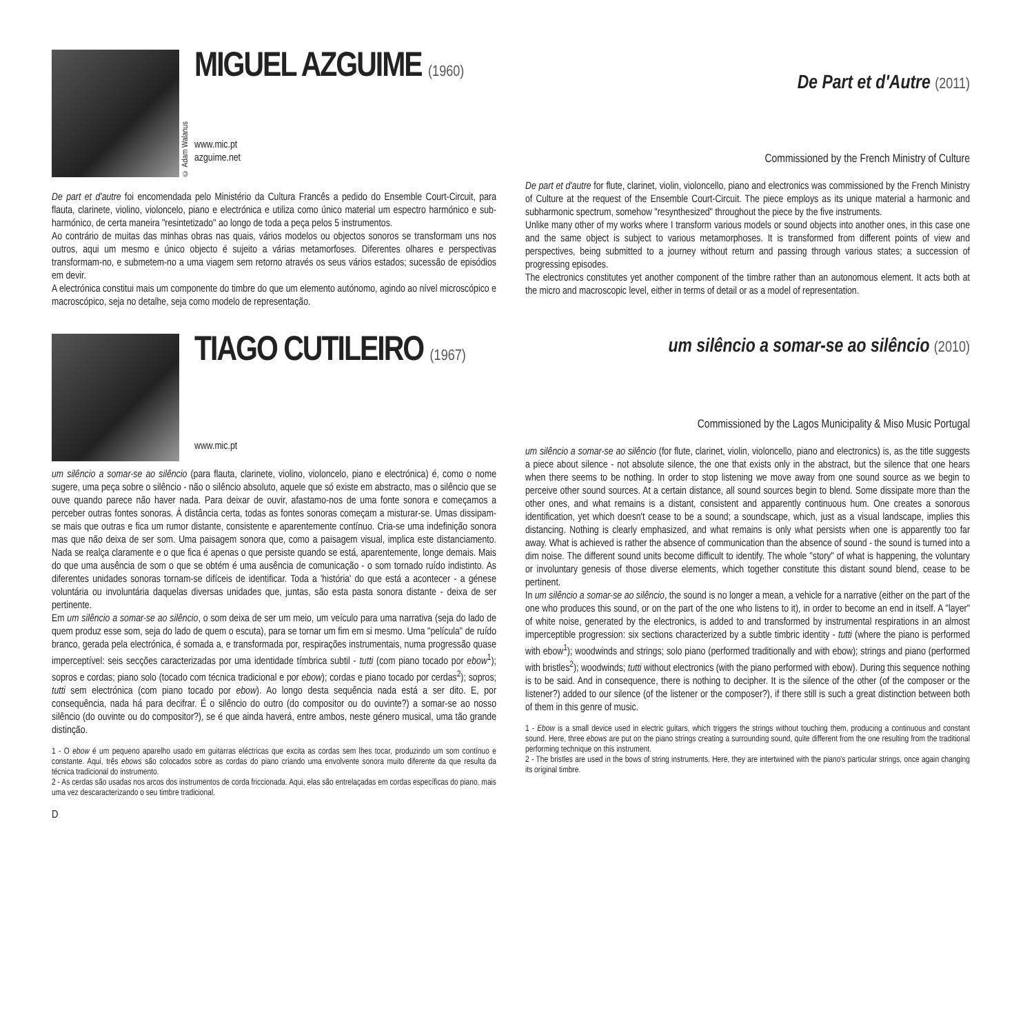© Adam Walanus
MIGUEL AZGUIME (1960)
www.mic.pt
azguime.net
De part et d'autre foi encomendada pelo Ministério da Cultura Francês a pedido do Ensemble Court-Circuit, para flauta, clarinete, violino, violoncelo, piano e electrónica e utiliza como único material um espectro harmónico e sub-harmónico, de certa maneira "resintetizado" ao longo de toda a peça pelos 5 instrumentos.
Ao contrário de muitas das minhas obras nas quais, vários modelos ou objectos sonoros se transformam uns nos outros, aqui um mesmo e único objecto é sujeito a várias metamorfoses. Diferentes olhares e perspectivas transformam-no, e submetem-no a uma viagem sem retorno através os seus vários estados; sucessão de episódios em devir.
A electrónica constitui mais um componente do timbre do que um elemento autónomo, agindo ao nível microscópico e macroscópico, seja no detalhe, seja como modelo de representação.
TIAGO CUTILEIRO (1967)
www.mic.pt
um silêncio a somar-se ao silêncio (para flauta, clarinete, violino, violoncelo, piano e electrónica) é, como o nome sugere, uma peça sobre o silêncio - não o silêncio absoluto, aquele que só existe em abstracto, mas o silêncio que se ouve quando parece não haver nada. Para deixar de ouvir, afastamo-nos de uma fonte sonora e começamos a perceber outras fontes sonoras. À distância certa, todas as fontes sonoras começam a misturar-se. Umas dissipam-se mais que outras e fica um rumor distante, consistente e aparentemente contínuo. Cria-se uma indefinição sonora mas que não deixa de ser som. Uma paisagem sonora que, como a paisagem visual, implica este distanciamento. Nada se realça claramente e o que fica é apenas o que persiste quando se está, aparentemente, longe demais. Mais do que uma ausência de som o que se obtém é uma ausência de comunicação - o som tornado ruído indistinto. As diferentes unidades sonoras tornam-se difíceis de identificar. Toda a 'história' do que está a acontecer - a génese voluntária ou involuntária daquelas diversas unidades que, juntas, são esta pasta sonora distante - deixa de ser pertinente.
Em um silêncio a somar-se ao silêncio, o som deixa de ser um meio, um veículo para uma narrativa (seja do lado de quem produz esse som, seja do lado de quem o escuta), para se tornar um fim em si mesmo. Uma "película" de ruído branco, gerada pela electrónica, é somada a, e transformada por, respirações instrumentais, numa progressão quase imperceptível: seis secções caracterizadas por uma identidade tímbrica subtil - tutti (com piano tocado por ebow<sup>1</sup>); sopros e cordas; piano solo (tocado com técnica tradicional e por ebow); cordas e piano tocado por cerdas<sup>2</sup>); sopros; tutti sem electrónica (com piano tocado por ebow). Ao longo desta sequência nada está a ser dito. E, por consequência, nada há para decifrar. É o silêncio do outro (do compositor ou do ouvinte?) a somar-se ao nosso silêncio (do ouvinte ou do compositor?), se é que ainda haverá, entre ambos, neste género musical, uma tão grande distinção.
1 - O ebow é um pequeno aparelho usado em guitarras eléctricas que excita as cordas sem lhes tocar, produzindo um som contínuo e constante. Aqui, três ebows são colocados sobre as cordas do piano criando uma envolvente sonora muito diferente da que resulta da técnica tradicional do instrumento.
2 - As cerdas são usadas nos arcos dos instrumentos de corda friccionada. Aqui, elas são entrelaçadas em cordas específicas do piano, mais uma vez descaracterizando o seu timbre tradicional.
D
De Part et d'Autre (2011)
Commissioned by the French Ministry of Culture
De part et d'autre for flute, clarinet, violin, violoncello, piano and electronics was commissioned by the French Ministry of Culture at the request of the Ensemble Court-Circuit. The piece employs as its unique material a harmonic and subharmonic spectrum, somehow "resynthesized" throughout the piece by the five instruments.
Unlike many other of my works where I transform various models or sound objects into another ones, in this case one and the same object is subject to various metamorphoses. It is transformed from different points of view and perspectives, being submitted to a journey without return and passing through various states; a succession of progressing episodes.
The electronics constitutes yet another component of the timbre rather than an autonomous element. It acts both at the micro and macroscopic level, either in terms of detail or as a model of representation.
um silêncio a somar-se ao silêncio (2010)
Commissioned by the Lagos Municipality & Miso Music Portugal
um silêncio a somar-se ao silêncio (for flute, clarinet, violin, violoncello, piano and electronics) is, as the title suggests a piece about silence - not absolute silence, the one that exists only in the abstract, but the silence that one hears when there seems to be nothing. In order to stop listening we move away from one sound source as we begin to perceive other sound sources. At a certain distance, all sound sources begin to blend. Some dissipate more than the other ones, and what remains is a distant, consistent and apparently continuous hum. One creates a sonorous identification, yet which doesn't cease to be a sound; a soundscape, which, just as a visual landscape, implies this distancing. Nothing is clearly emphasized, and what remains is only what persists when one is apparently too far away. What is achieved is rather the absence of communication than the absence of sound - the sound is turned into a dim noise. The different sound units become difficult to identify. The whole "story" of what is happening, the voluntary or involuntary genesis of those diverse elements, which together constitute this distant sound blend, cease to be pertinent.
In um silêncio a somar-se ao silêncio, the sound is no longer a mean, a vehicle for a narrative (either on the part of the one who produces this sound, or on the part of the one who listens to it), in order to become an end in itself. A "layer" of white noise, generated by the electronics, is added to and transformed by instrumental respirations in an almost imperceptible progression: six sections characterized by a subtle timbric identity - tutti (where the piano is performed with ebow<sup>1</sup>); woodwinds and strings; solo piano (performed traditionally and with ebow); strings and piano (performed with bristles<sup>2</sup>); woodwinds; tutti without electronics (with the piano performed with ebow). During this sequence nothing is to be said. And in consequence, there is nothing to decipher. It is the silence of the other (of the composer or the listener?) added to our silence (of the listener or the composer?), if there still is such a great distinction between both of them in this genre of music.
1 - Ebow is a small device used in electric guitars, which triggers the strings without touching them, producing a continuous and constant sound. Here, three ebows are put on the piano strings creating a surrounding sound, quite different from the one resulting from the traditional performing technique on this instrument.
2 - The bristles are used in the bows of string instruments. Here, they are intertwined with the piano's particular strings, once again changing its original timbre.